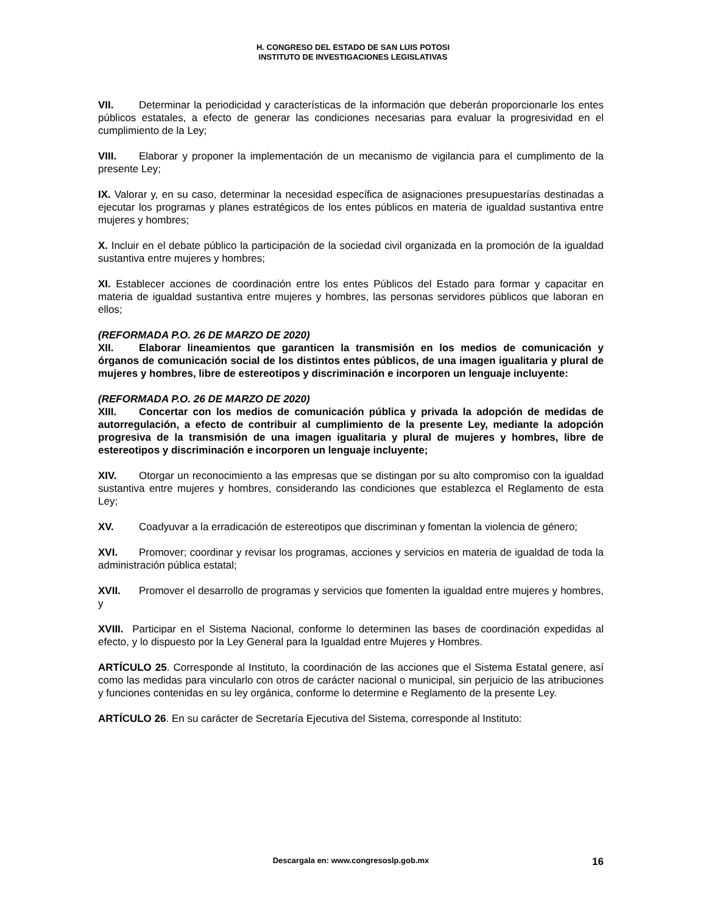H. CONGRESO DEL ESTADO DE SAN LUIS POTOSI
INSTITUTO DE INVESTIGACIONES LEGISLATIVAS
VII. Determinar la periodicidad y características de la información que deberán proporcionarle los entes públicos estatales, a efecto de generar las condiciones necesarias para evaluar la progresividad en el cumplimiento de la Ley;
VIII. Elaborar y proponer la implementación de un mecanismo de vigilancia para el cumplimento de la presente Ley;
IX. Valorar y, en su caso, determinar la necesidad específica de asignaciones presupuestarías destinadas a ejecutar los programas y planes estratégicos de los entes públicos en materia de igualdad sustantiva entre mujeres y hombres;
X. Incluir en el debate público la participación de la sociedad civil organizada en la promoción de la igualdad sustantiva entre mujeres y hombres;
XI. Establecer acciones de coordinación entre los entes Públicos del Estado para formar y capacitar en materia de igualdad sustantiva entre mujeres y hombres, las personas servidores públicos que laboran en ellos;
(REFORMADA P.O. 26 DE MARZO DE 2020)
XII. Elaborar lineamientos que garanticen la transmisión en los medios de comunicación y órganos de comunicación social de los distintos entes públicos, de una imagen igualitaria y plural de mujeres y hombres, libre de estereotipos y discriminación e incorporen un lenguaje incluyente:
(REFORMADA P.O. 26 DE MARZO DE 2020)
XIII. Concertar con los medios de comunicación pública y privada la adopción de medidas de autorregulación, a efecto de contribuir al cumplimiento de la presente Ley, mediante la adopción progresiva de la transmisión de una imagen igualitaria y plural de mujeres y hombres, libre de estereotipos y discriminación e incorporen un lenguaje incluyente;
XIV. Otorgar un reconocimiento a las empresas que se distingan por su alto compromiso con la igualdad sustantiva entre mujeres y hombres, considerando las condiciones que establezca el Reglamento de esta Ley;
XV. Coadyuvar a la erradicación de estereotipos que discriminan y fomentan la violencia de género;
XVI. Promover; coordinar y revisar los programas, acciones y servicios en materia de igualdad de toda la administración pública estatal;
XVII. Promover el desarrollo de programas y servicios que fomenten la igualdad entre mujeres y hombres, y
XVIII. Participar en el Sistema Nacional, conforme lo determinen las bases de coordinación expedidas al efecto, y lo dispuesto por la Ley General para la Igualdad entre Mujeres y Hombres.
ARTÍCULO 25. Corresponde al Instituto, la coordinación de las acciones que el Sistema Estatal genere, así como las medidas para vincularlo con otros de carácter nacional o municipal, sin perjuicio de las atribuciones y funciones contenidas en su ley orgánica, conforme lo determine e Reglamento de la presente Ley.
ARTÍCULO 26. En su carácter de Secretaría Ejecutiva del Sistema, corresponde al Instituto:
Descargala en: www.congresoslp.gob.mx 16